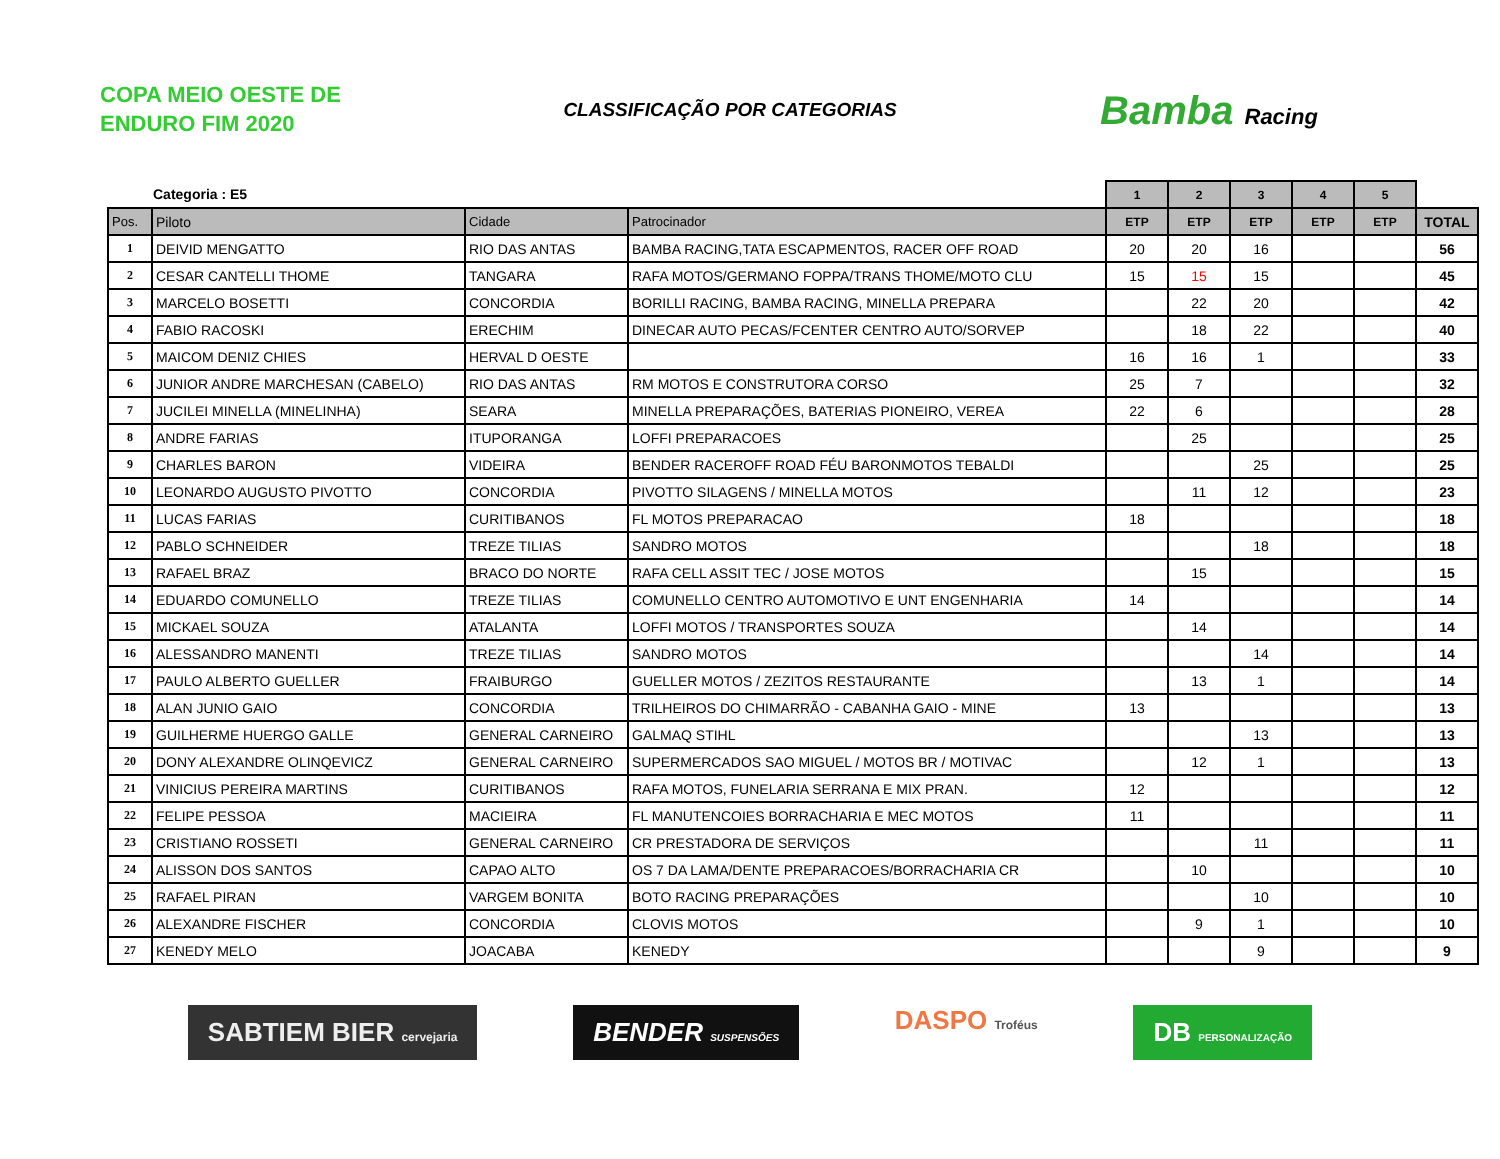COPA MEIO OESTE DE ENDURO FIM 2020
CLASSIFICAÇÃO POR CATEGORIAS
Bamba Racing
| Categoria : E5 | | | | 1 | 2 | 3 | 4 | 5 | |
| Pos. | Piloto | Cidade | Patrocinador | ETP | ETP | ETP | ETP | ETP | TOTAL |
| 1 | DEIVID MENGATTO | RIO DAS ANTAS | BAMBA RACING,TATA ESCAPMENTOS, RACER OFF ROAD | 20 | 20 | 16 | | | 56 |
| 2 | CESAR CANTELLI THOME | TANGARA | RAFA MOTOS/GERMANO FOPPA/TRANS THOME/MOTO CLU | 15 | 15 | 15 | | | 45 |
| 3 | MARCELO BOSETTI | CONCORDIA | BORILLI RACING, BAMBA RACING, MINELLA PREPARA | | 22 | 20 | | | 42 |
| 4 | FABIO RACOSKI | ERECHIM | DINECAR AUTO PECAS/FCENTER CENTRO AUTO/SORVEP | | 18 | 22 | | | 40 |
| 5 | MAICOM DENIZ CHIES | HERVAL D OESTE | | 16 | 16 | 1 | | | 33 |
| 6 | JUNIOR ANDRE MARCHESAN (CABELO) | RIO DAS ANTAS | RM MOTOS E CONSTRUTORA CORSO | 25 | 7 | | | | 32 |
| 7 | JUCILEI MINELLA (MINELINHA) | SEARA | MINELLA PREPARAÇÕES, BATERIAS PIONEIRO, VEREA | 22 | 6 | | | | 28 |
| 8 | ANDRE FARIAS | ITUPORANGA | LOFFI PREPARACOES | | 25 | | | | 25 |
| 9 | CHARLES BARON | VIDEIRA | BENDER RACEROFF ROAD FÉU BARONMOTOS TEBALDI | | | 25 | | | 25 |
| 10 | LEONARDO AUGUSTO PIVOTTO | CONCORDIA | PIVOTTO SILAGENS / MINELLA MOTOS | | 11 | 12 | | | 23 |
| 11 | LUCAS FARIAS | CURITIBANOS | FL MOTOS PREPARACAO | 18 | | | | | 18 |
| 12 | PABLO SCHNEIDER | TREZE TILIAS | SANDRO MOTOS | | | 18 | | | 18 |
| 13 | RAFAEL BRAZ | BRACO DO NORTE | RAFA CELL ASSIT TEC / JOSE MOTOS | | 15 | | | | 15 |
| 14 | EDUARDO COMUNELLO | TREZE TILIAS | COMUNELLO CENTRO AUTOMOTIVO E UNT ENGENHARIA | 14 | | | | | 14 |
| 15 | MICKAEL SOUZA | ATALANTA | LOFFI MOTOS / TRANSPORTES SOUZA | | 14 | | | | 14 |
| 16 | ALESSANDRO MANENTI | TREZE TILIAS | SANDRO MOTOS | | | 14 | | | 14 |
| 17 | PAULO ALBERTO GUELLER | FRAIBURGO | GUELLER MOTOS / ZEZITOS RESTAURANTE | | 13 | 1 | | | 14 |
| 18 | ALAN JUNIO GAIO | CONCORDIA | TRILHEIROS DO CHIMARRÃO - CABANHA GAIO - MINE | 13 | | | | | 13 |
| 19 | GUILHERME HUERGO GALLE | GENERAL CARNEIRO | GALMAQ STIHL | | | 13 | | | 13 |
| 20 | DONY ALEXANDRE OLINQEVICZ | GENERAL CARNEIRO | SUPERMERCADOS SAO MIGUEL / MOTOS BR / MOTIVAC | | 12 | 1 | | | 13 |
| 21 | VINICIUS PEREIRA MARTINS | CURITIBANOS | RAFA MOTOS, FUNELARIA SERRANA E MIX PRAN. | 12 | | | | | 12 |
| 22 | FELIPE PESSOA | MACIEIRA | FL MANUTENCOIES BORRACHARIA E MEC MOTOS | 11 | | | | | 11 |
| 23 | CRISTIANO ROSSETI | GENERAL CARNEIRO | CR PRESTADORA DE SERVIÇOS | | | 11 | | | 11 |
| 24 | ALISSON DOS SANTOS | CAPAO ALTO | OS 7 DA LAMA/DENTE PREPARACOES/BORRACHARIA CR | | 10 | | | | 10 |
| 25 | RAFAEL PIRAN | VARGEM BONITA | BOTO RACING PREPARAÇÕES | | | 10 | | | 10 |
| 26 | ALEXANDRE FISCHER | CONCORDIA | CLOVIS MOTOS | | 9 | 1 | | | 10 |
| 27 | KENEDY MELO | JOACABA | KENEDY | | | 9 | | | 9 |
SABTIEM BIER cervejaria
BENDER SUSPENSÕES
DASPO Troféus
DB PERSONALIZAÇÃO